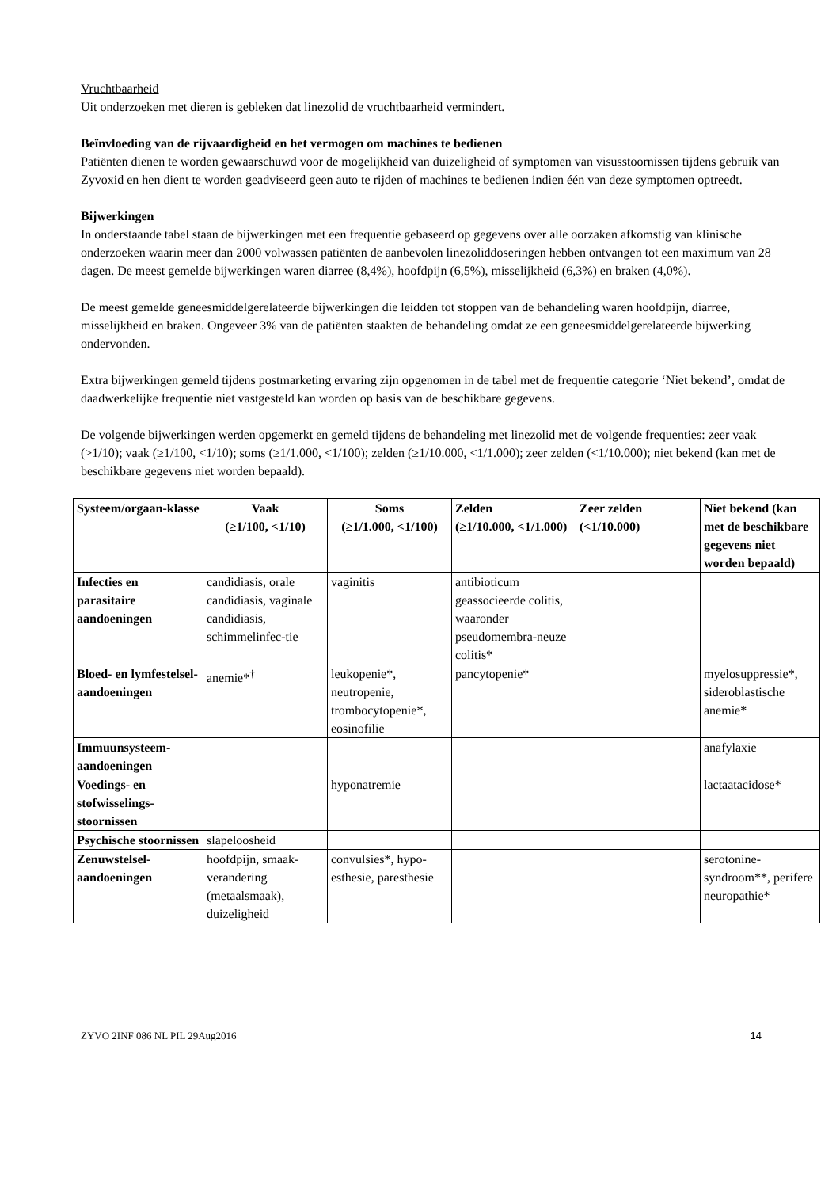Vruchtbaarheid
Uit onderzoeken met dieren is gebleken dat linezolid de vruchtbaarheid vermindert.
Beïnvloeding van de rijvaardigheid en het vermogen om machines te bedienen
Patiënten dienen te worden gewaarschuwd voor de mogelijkheid van duizeligheid of symptomen van visusstoornissen tijdens gebruik van Zyvoxid en hen dient te worden geadviseerd geen auto te rijden of machines te bedienen indien één van deze symptomen optreedt.
Bijwerkingen
In onderstaande tabel staan de bijwerkingen met een frequentie gebaseerd op gegevens over alle oorzaken afkomstig van klinische onderzoeken waarin meer dan 2000 volwassen patiënten de aanbevolen linezoliddoseringen hebben ontvangen tot een maximum van 28 dagen. De meest gemelde bijwerkingen waren diarree (8,4%), hoofdpijn (6,5%), misselijkheid (6,3%) en braken (4,0%).
De meest gemelde geneesmiddelgerelateerde bijwerkingen die leidden tot stoppen van de behandeling waren hoofdpijn, diarree, misselijkheid en braken. Ongeveer 3% van de patiënten staakten de behandeling omdat ze een geneesmiddelgerelateerde bijwerking ondervonden.
Extra bijwerkingen gemeld tijdens postmarketing ervaring zijn opgenomen in de tabel met de frequentie categorie ‘Niet bekend’, omdat de daadwerkelijke frequentie niet vastgesteld kan worden op basis van de beschikbare gegevens.
De volgende bijwerkingen werden opgemerkt en gemeld tijdens de behandeling met linezolid met de volgende frequenties: zeer vaak (>1/10); vaak (≥1/100, <1/10); soms (≥1/1.000, <1/100); zelden (≥1/10.000, <1/1.000); zeer zelden (<1/10.000); niet bekend (kan met de beschikbare gegevens niet worden bepaald).
| Systeem/orgaan-klasse | Vaak (≥1/100, <1/10) | Soms (≥1/1.000, <1/100) | Zelden (≥1/10.000, <1/1.000) | Zeer zelden (<1/10.000) | Niet bekend (kan met de beschikbare gegevens niet worden bepaald) |
| --- | --- | --- | --- | --- | --- |
| Infecties en parasitaire aandoeningen | candidiasis, orale candidiasis, vaginale candidiasis, schimmelinfec-tie | vaginitis | antibioticum geassocieerde colitis, waaronder pseudomembra-neuze colitis* | | |
| Bloed- en lymfestelsel-aandoeningen | anemie*<sup>†</sup> | leukopenie*, neutropenie, trombocytopenie*, eosinofilie | pancytopenie* | | myelosuppressie*, sideroblastische anemie* |
| Immuunsysteem-aandoeningen | | | | | anafylaxie |
| Voedings- en stofwisselings-stoornissen | | hyponatremie | | | lactaatacidose* |
| Psychische stoornissen | slapeloosheid | | | | |
| Zenuwstelsel-aandoeningen | hoofdpijn, smaak-verandering (metaalsmaak), duizeligheid | convulsies*, hypo-esthesie, paresthesie | | | serotonine-syndroom**, perifere neuropathie* |
ZYVO 2INF 086 NL PIL 29Aug2016 14